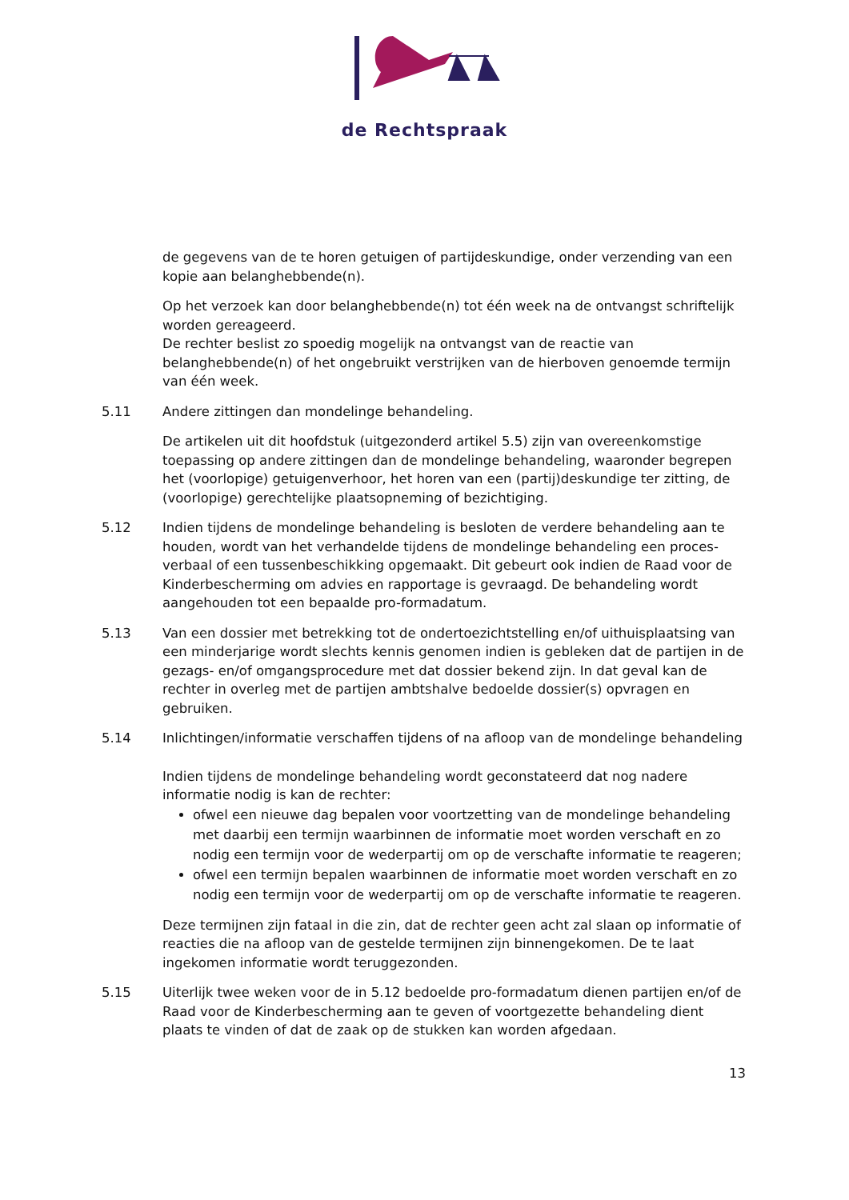de Rechtspraak
de gegevens van de te horen getuigen of partijdeskundige, onder verzending van een kopie aan belanghebbende(n).
Op het verzoek kan door belanghebbende(n) tot één week na de ontvangst schriftelijk worden gereageerd.
De rechter beslist zo spoedig mogelijk na ontvangst van de reactie van belanghebbende(n) of het ongebruikt verstrijken van de hierboven genoemde termijn van één week.
5.11 Andere zittingen dan mondelinge behandeling.
De artikelen uit dit hoofdstuk (uitgezonderd artikel 5.5) zijn van overeenkomstige toepassing op andere zittingen dan de mondelinge behandeling, waaronder begrepen het (voorlopige) getuigenverhoor, het horen van een (partij)deskundige ter zitting, de (voorlopige) gerechtelijke plaatsopneming of bezichtiging.
5.12 Indien tijdens de mondelinge behandeling is besloten de verdere behandeling aan te houden, wordt van het verhandelde tijdens de mondelinge behandeling een proces-verbaal of een tussenbeschikking opgemaakt. Dit gebeurt ook indien de Raad voor de Kinderbescherming om advies en rapportage is gevraagd. De behandeling wordt aangehouden tot een bepaalde pro-formadatum.
5.13 Van een dossier met betrekking tot de ondertoezichtstelling en/of uithuisplaatsing van een minderjarige wordt slechts kennis genomen indien is gebleken dat de partijen in de gezags- en/of omgangsprocedure met dat dossier bekend zijn. In dat geval kan de rechter in overleg met de partijen ambtshalve bedoelde dossier(s) opvragen en gebruiken.
5.14 Inlichtingen/informatie verschaffen tijdens of na afloop van de mondelinge behandeling
Indien tijdens de mondelinge behandeling wordt geconstateerd dat nog nadere informatie nodig is kan de rechter:
ofwel een nieuwe dag bepalen voor voortzetting van de mondelinge behandeling met daarbij een termijn waarbinnen de informatie moet worden verschaft en zo nodig een termijn voor de wederpartij om op de verschafte informatie te reageren;
ofwel een termijn bepalen waarbinnen de informatie moet worden verschaft en zo nodig een termijn voor de wederpartij om op de verschafte informatie te reageren.
Deze termijnen zijn fataal in die zin, dat de rechter geen acht zal slaan op informatie of reacties die na afloop van de gestelde termijnen zijn binnengekomen. De te laat ingekomen informatie wordt teruggezonden.
5.15 Uiterlijk twee weken voor de in 5.12 bedoelde pro-formadatum dienen partijen en/of de Raad voor de Kinderbescherming aan te geven of voortgezette behandeling dient plaats te vinden of dat de zaak op de stukken kan worden afgedaan.
13